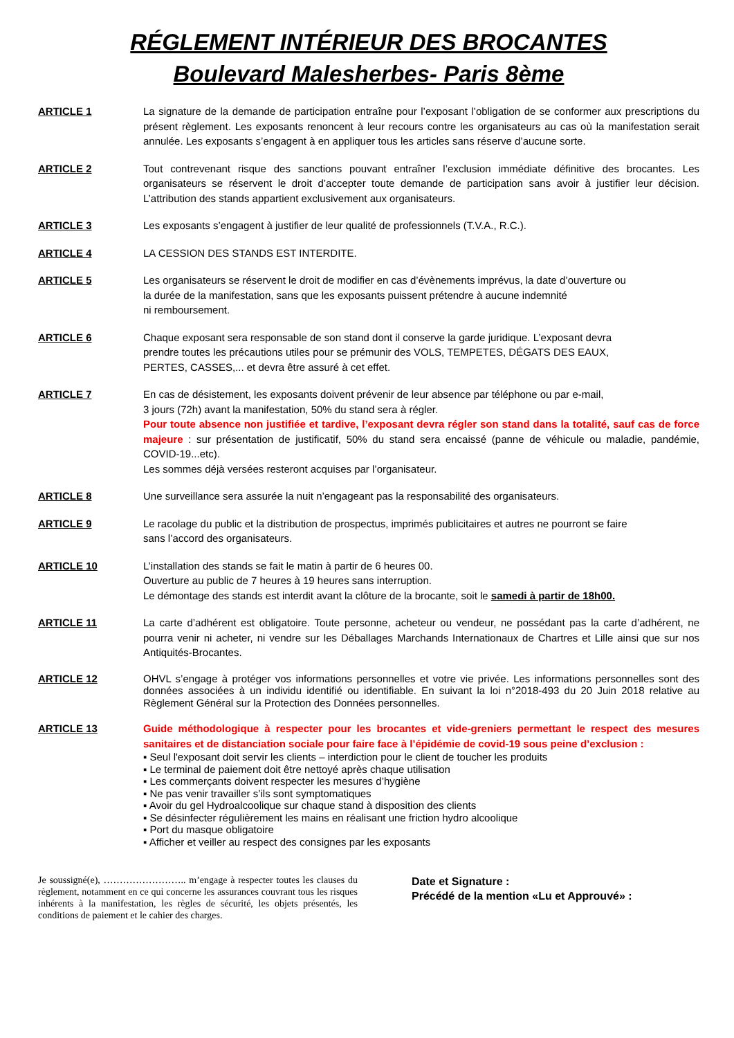RÉGLEMENT INTÉRIEUR DES BROCANTES
Boulevard Malesherbes- Paris 8ème
ARTICLE 1 La signature de la demande de participation entraîne pour l’exposant l’obligation de se conformer aux prescriptions du présent règlement. Les exposants renoncent à leur recours contre les organisateurs au cas où la manifestation serait annulée. Les exposants s’engagent à en appliquer tous les articles sans réserve d’aucune sorte.
ARTICLE 2 Tout contrevenant risque des sanctions pouvant entraîner l’exclusion immédiate définitive des brocantes. Les organisateurs se réservent le droit d’accepter toute demande de participation sans avoir à justifier leur décision. L’attribution des stands appartient exclusivement aux organisateurs.
ARTICLE 3 Les exposants s’engagent à justifier de leur qualité de professionnels (T.V.A., R.C.).
ARTICLE 4 LA CESSION DES STANDS EST INTERDITE.
ARTICLE 5 Les organisateurs se réservent le droit de modifier en cas d’évènements imprévus, la date d’ouverture ou
la durée de la manifestation, sans que les exposants puissent prétendre à aucune indemnité
ni remboursement.
ARTICLE 6 Chaque exposant sera responsable de son stand dont il conserve la garde juridique. L’exposant devra
prendre toutes les précautions utiles pour se prémunir des VOLS, TEMPETES, DÉGATS DES EAUX,
PERTES, CASSES,... et devra être assuré à cet effet.
ARTICLE 7 En cas de désistement, les exposants doivent prévenir de leur absence par téléphone ou par e-mail,
3 jours (72h) avant la manifestation, 50% du stand sera à régler.
Pour toute absence non justifiée et tardive, l’exposant devra régler son stand dans la totalité, sauf cas de force majeure : sur présentation de justificatif, 50% du stand sera encaissé (panne de véhicule ou maladie, pandémie, COVID-19...etc).
Les sommes déjà versées resteront acquises par l’organisateur.
ARTICLE 8 Une surveillance sera assurée la nuit n’engageant pas la responsabilité des organisateurs.
ARTICLE 9 Le racolage du public et la distribution de prospectus, imprimés publicitaires et autres ne pourront se faire
sans l’accord des organisateurs.
ARTICLE 10 L’installation des stands se fait le matin à partir de 6 heures 00.
Ouverture au public de 7 heures à 19 heures sans interruption.
Le démontage des stands est interdit avant la clôture de la brocante, soit le samedi à partir de 18h00.
ARTICLE 11 La carte d’adhérent est obligatoire. Toute personne, acheteur ou vendeur, ne possédant pas la carte d’adhérent, ne pourra venir ni acheter, ni vendre sur les Déballages Marchands Internationaux de Chartres et Lille ainsi que sur nos Antiquités-Brocantes.
ARTICLE 12 OHVL s’engage à protéger vos informations personnelles et votre vie privée. Les informations personnelles sont des données associées à un individu identifié ou identifiable. En suivant la loi n°2018-493 du 20 Juin 2018 relative au Règlement Général sur la Protection des Données personnelles.
ARTICLE 13 Guide méthodologique à respecter pour les brocantes et vide-greniers permettant le respect des mesures sanitaires et de distanciation sociale pour faire face à l’épidémie de covid-19 sous peine d’exclusion :
▪ Seul l'exposant doit servir les clients – interdiction pour le client de toucher les produits
▪ Le terminal de paiement doit être nettoyé après chaque utilisation
▪ Les commerçants doivent respecter les mesures d’hygiène
▪ Ne pas venir travailler s’ils sont symptomatiques
▪ Avoir du gel Hydroalcoolique sur chaque stand à disposition des clients
▪ Se désinfecter régulièrement les mains en réalisant une friction hydro alcoolique
▪ Port du masque obligatoire
▪ Afficher et veiller au respect des consignes par les exposants
Je soussigné(e), …………………….. m’engage à respecter toutes les clauses du règlement, notamment en ce qui concerne les assurances couvrant tous les risques inhérents à la manifestation, les règles de sécurité, les objets présentés, les conditions de paiement et le cahier des charges.
Date et Signature :
Précédé de la mention «Lu et Approuvé» :